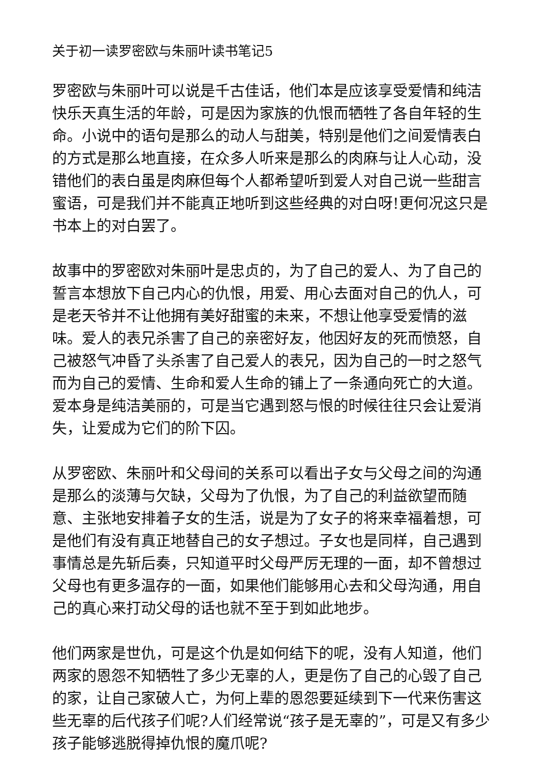关于初一读罗密欧与朱丽叶读书笔记5
罗密欧与朱丽叶可以说是千古佳话，他们本是应该享受爱情和纯洁快乐天真生活的年龄，可是因为家族的仇恨而牺牲了各自年轻的生命。小说中的语句是那么的动人与甜美，特别是他们之间爱情表白的方式是那么地直接，在众多人听来是那么的肉麻与让人心动，没错他们的表白虽是肉麻但每个人都希望听到爱人对自己说一些甜言蜜语，可是我们并不能真正地听到这些经典的对白呀!更何况这只是书本上的对白罢了。
故事中的罗密欧对朱丽叶是忠贞的，为了自己的爱人、为了自己的誓言本想放下自己内心的仇恨，用爱、用心去面对自己的仇人，可是老天爷并不让他拥有美好甜蜜的未来，不想让他享受爱情的滋味。爱人的表兄杀害了自己的亲密好友，他因好友的死而愤怒，自己被怒气冲昏了头杀害了自己爱人的表兄，因为自己的一时之怒气而为自己的爱情、生命和爱人生命的铺上了一条通向死亡的大道。爱本身是纯洁美丽的，可是当它遇到怒与恨的时候往往只会让爱消失，让爱成为它们的阶下囚。
从罗密欧、朱丽叶和父母间的关系可以看出子女与父母之间的沟通是那么的淡薄与欠缺，父母为了仇恨，为了自己的利益欲望而随意、主张地安排着子女的生活，说是为了女子的将来幸福着想，可是他们有没有真正地替自己的女子想过。子女也是同样，自己遇到事情总是先斩后奏，只知道平时父母严厉无理的一面，却不曾想过父母也有更多温存的一面，如果他们能够用心去和父母沟通，用自己的真心来打动父母的话也就不至于到如此地步。
他们两家是世仇，可是这个仇是如何结下的呢，没有人知道，他们两家的恩怨不知牺牲了多少无辜的人，更是伤了自己的心毁了自己的家，让自己家破人亡，为何上辈的恩怨要延续到下一代来伤害这些无辜的后代孩子们呢?人们经常说“孩子是无辜的”，可是又有多少孩子能够逃脱得掉仇恨的魔爪呢?